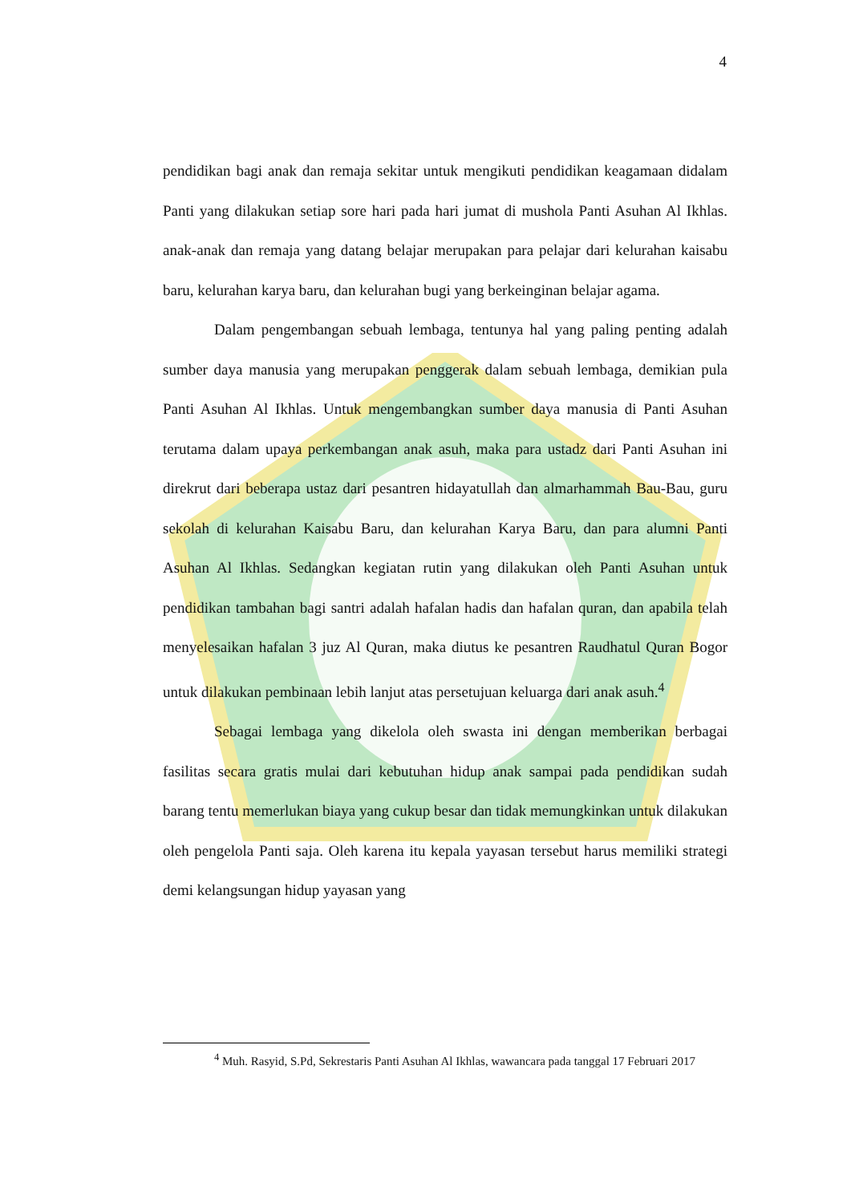4
pendidikan bagi anak dan remaja sekitar untuk mengikuti pendidikan keagamaan didalam Panti yang dilakukan setiap sore hari pada hari jumat di mushola Panti Asuhan Al Ikhlas. anak-anak dan remaja yang datang belajar merupakan para pelajar dari kelurahan kaisabu baru, kelurahan karya baru, dan kelurahan bugi yang berkeinginan belajar agama.
Dalam pengembangan sebuah lembaga, tentunya hal yang paling penting adalah sumber daya manusia yang merupakan penggerak dalam sebuah lembaga, demikian pula Panti Asuhan Al Ikhlas. Untuk mengembangkan sumber daya manusia di Panti Asuhan terutama dalam upaya perkembangan anak asuh, maka para ustadz dari Panti Asuhan ini direkrut dari beberapa ustaz dari pesantren hidayatullah dan almarhammah Bau-Bau, guru sekolah di kelurahan Kaisabu Baru, dan kelurahan Karya Baru, dan para alumni Panti Asuhan Al Ikhlas. Sedangkan kegiatan rutin yang dilakukan oleh Panti Asuhan untuk pendidikan tambahan bagi santri adalah hafalan hadis dan hafalan quran, dan apabila telah menyelesaikan hafalan 3 juz Al Quran, maka diutus ke pesantren Raudhatul Quran Bogor untuk dilakukan pembinaan lebih lanjut atas persetujuan keluarga dari anak asuh.<sup>4</sup>
Sebagai lembaga yang dikelola oleh swasta ini dengan memberikan berbagai fasilitas secara gratis mulai dari kebutuhan hidup anak sampai pada pendidikan sudah barang tentu memerlukan biaya yang cukup besar dan tidak memungkinkan untuk dilakukan oleh pengelola Panti saja. Oleh karena itu kepala yayasan tersebut harus memiliki strategi demi kelangsungan hidup yayasan yang
<sup>4</sup> Muh. Rasyid, S.Pd, Sekrestaris Panti Asuhan Al Ikhlas, wawancara pada tanggal 17 Februari 2017